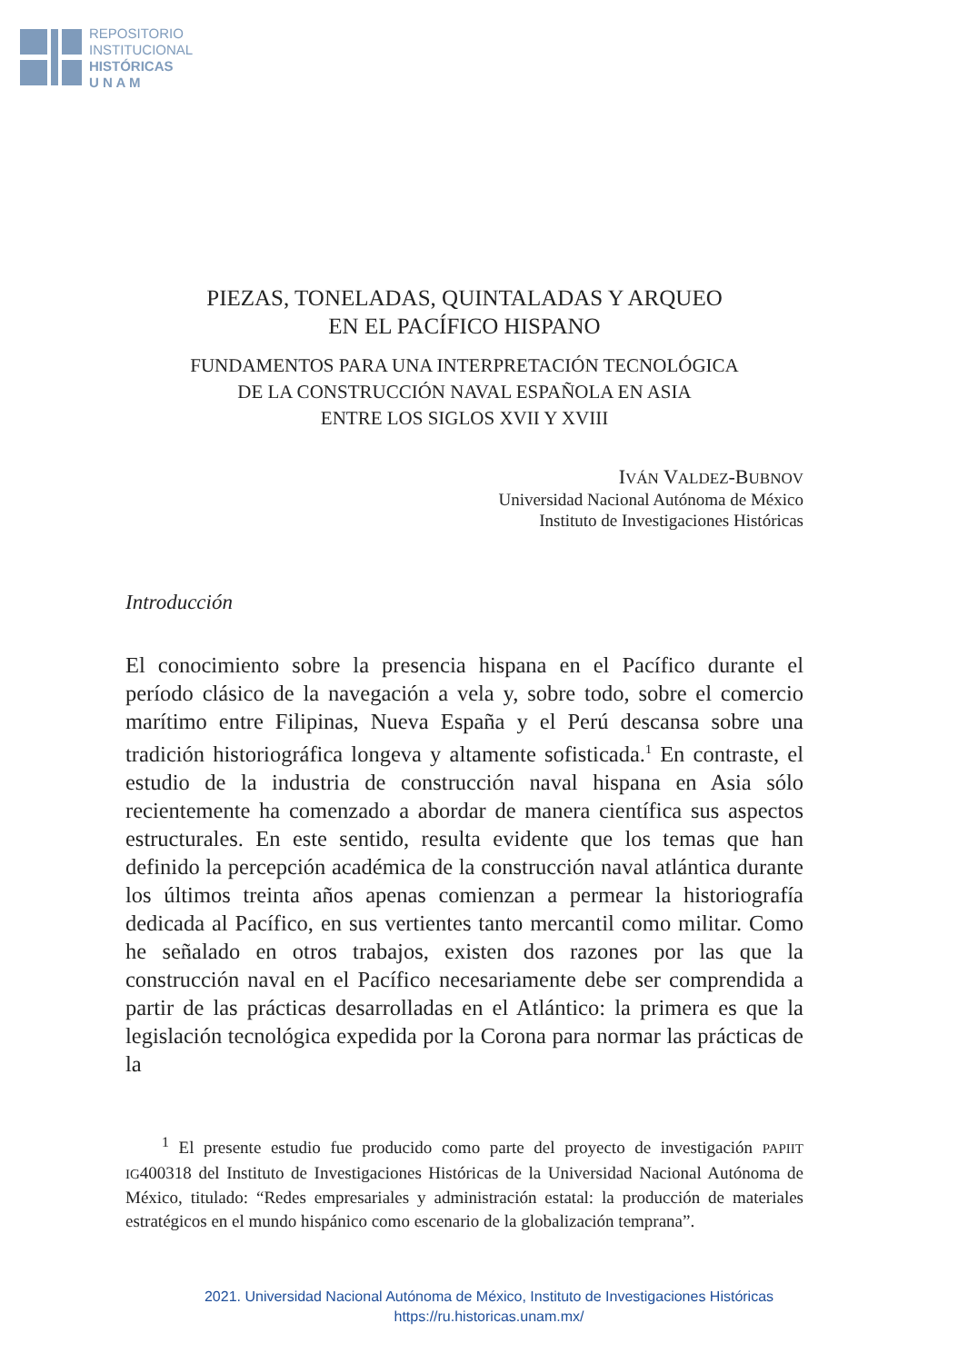REPOSITORIO
INSTITUCIONAL
HISTÓRICAS
U N A M
PIEZAS, TONELADAS, QUINTALADAS Y ARQUEO
EN EL PACÍFICO HISPANO
FUNDAMENTOS PARA UNA INTERPRETACIÓN TECNOLÓGICA
DE LA CONSTRUCCIÓN NAVAL ESPAÑOLA EN ASIA
ENTRE LOS SIGLOS XVII Y XVIII
IVÁN VALDEZ-BUBNOV
Universidad Nacional Autónoma de México
Instituto de Investigaciones Históricas
Introducción
El conocimiento sobre la presencia hispana en el Pacífico durante el período clásico de la navegación a vela y, sobre todo, sobre el comercio marítimo entre Filipinas, Nueva España y el Perú descansa sobre una tradición historiográfica longeva y altamente sofisticada.<sup>1</sup> En contraste, el estudio de la industria de construcción naval hispana en Asia sólo recientemente ha comenzado a abordar de manera científica sus aspectos estructurales. En este sentido, resulta evidente que los temas que han definido la percepción académica de la construcción naval atlántica durante los últimos treinta años apenas comienzan a permear la historiografía dedicada al Pacífico, en sus vertientes tanto mercantil como militar. Como he señalado en otros trabajos, existen dos razones por las que la construcción naval en el Pacífico necesariamente debe ser comprendida a partir de las prácticas desarrolladas en el Atlántico: la primera es que la legislación tecnológica expedida por la Corona para normar las prácticas de la
<sup>1</sup> El presente estudio fue producido como parte del proyecto de investigación PAPIIT IG400318 del Instituto de Investigaciones Históricas de la Universidad Nacional Autónoma de México, titulado: “Redes empresariales y administración estatal: la producción de materiales estratégicos en el mundo hispánico como escenario de la globalización temprana”.
2021. Universidad Nacional Autónoma de México, Instituto de Investigaciones Históricas
https://ru.historicas.unam.mx/